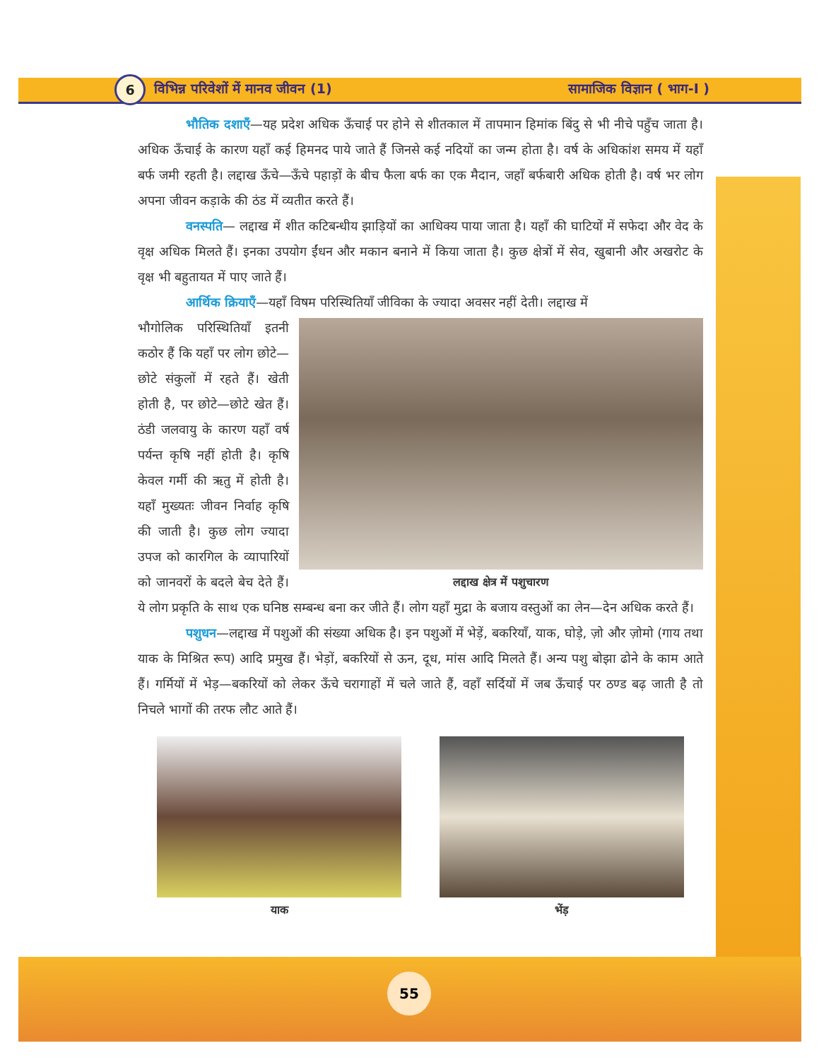6
विभिन्न परिवेशों में मानव जीवन (1) सामाजिक विज्ञान ( भाग-I )
भौतिक दशाएँ—यह प्रदेश अधिक ऊँचाई पर होने से शीतकाल में तापमान हिमांक बिंदु से भी नीचे पहुँच जाता है। अधिक ऊँचाई के कारण यहाँ कई हिमनद पाये जाते हैं जिनसे कई नदियों का जन्म होता है। वर्ष के अधिकांश समय में यहाँ बर्फ जमी रहती है। लद्दाख ऊँचे—ऊँचे पहाड़ों के बीच फैला बर्फ का एक मैदान, जहाँ बर्फबारी अधिक होती है। वर्ष भर लोग अपना जीवन कड़ाके की ठंड में व्यतीत करते हैं।
वनस्पति— लद्दाख में शीत कटिबन्धीय झाड़ियों का आधिक्य पाया जाता है। यहाँ की घाटियों में सफेदा और वेद के वृक्ष अधिक मिलते हैं। इनका उपयोग ईंधन और मकान बनाने में किया जाता है। कुछ क्षेत्रों में सेव, खुबानी और अखरोट के वृक्ष भी बहुतायत में पाए जाते हैं।
आर्थिक क्रियाएँ—यहाँ विषम परिस्थितियाँ जीविका के ज्यादा अवसर नहीं देती। लद्दाख में
लद्दाख क्षेत्र में पशुचारण
भौगोलिक परिस्थितियाँ इतनी कठोर हैं कि यहाँ पर लोग छोटे—छोटे संकुलों में रहते हैं। खेती होती है, पर छोटे—छोटे खेत हैं। ठंडी जलवायु के कारण यहाँ वर्ष पर्यन्त कृषि नहीं होती है। कृषि केवल गर्मी की ऋतु में होती है। यहाँ मुख्यतः जीवन निर्वाह कृषि की जाती है। कुछ लोग ज्यादा उपज को कारगिल के व्यापारियों को जानवरों के बदले बेच देते हैं। ये लोग प्रकृति के साथ एक घनिष्ठ सम्बन्ध बना कर जीते हैं। लोग यहाँ मुद्रा के बजाय वस्तुओं का लेन—देन अधिक करते हैं।
पशुधन—लद्दाख में पशुओं की संख्या अधिक है। इन पशुओं में भेड़ें, बकरियाँ, याक, घोड़े, ज़ो और ज़ोमो (गाय तथा याक के मिश्रित रूप) आदि प्रमुख हैं। भेड़ों, बकरियों से ऊन, दूध, मांस आदि मिलते हैं। अन्य पशु बोझा ढोने के काम आते हैं। गर्मियों में भेड़—बकरियों को लेकर ऊँचे चरागाहों में चले जाते हैं, वहाँ सर्दियों में जब ऊँचाई पर ठण्ड बढ़ जाती है तो निचले भागों की तरफ लौट आते हैं।
याक भेंड़
55